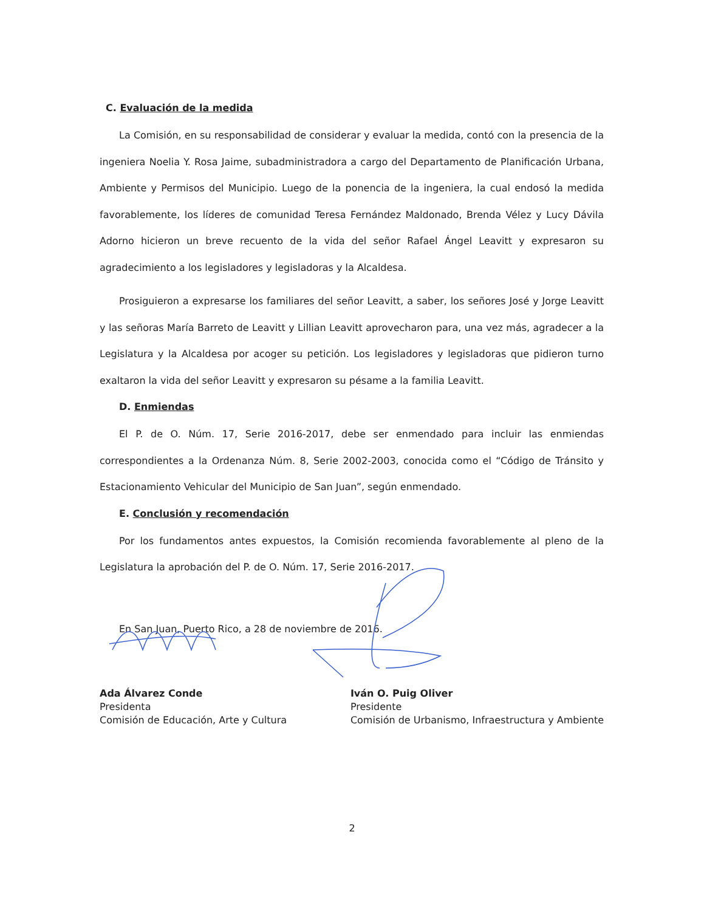C. Evaluación de la medida
La Comisión, en su responsabilidad de considerar y evaluar la medida, contó con la presencia de la ingeniera Noelia Y. Rosa Jaime, subadministradora a cargo del Departamento de Planificación Urbana, Ambiente y Permisos del Municipio. Luego de la ponencia de la ingeniera, la cual endosó la medida favorablemente, los líderes de comunidad Teresa Fernández Maldonado, Brenda Vélez y Lucy Dávila Adorno hicieron un breve recuento de la vida del señor Rafael Ángel Leavitt y expresaron su agradecimiento a los legisladores y legisladoras y la Alcaldesa.
Prosiguieron a expresarse los familiares del señor Leavitt, a saber, los señores José y Jorge Leavitt y las señoras María Barreto de Leavitt y Lillian Leavitt aprovecharon para, una vez más, agradecer a la Legislatura y la Alcaldesa por acoger su petición. Los legisladores y legisladoras que pidieron turno exaltaron la vida del señor Leavitt y expresaron su pésame a la familia Leavitt.
D. Enmiendas
El P. de O. Núm. 17, Serie 2016-2017, debe ser enmendado para incluir las enmiendas correspondientes a la Ordenanza Núm. 8, Serie 2002-2003, conocida como el “Código de Tránsito y Estacionamiento Vehicular del Municipio de San Juan”, según enmendado.
E. Conclusión y recomendación
Por los fundamentos antes expuestos, la Comisión recomienda favorablemente al pleno de la Legislatura la aprobación del P. de O. Núm. 17, Serie 2016-2017.
En San Juan, Puerto Rico, a 28 de noviembre de 2016.
Ada Álvarez Conde
Presidenta
Comisión de Educación, Arte y Cultura
Iván O. Puig Oliver
Presidente
Comisión de Urbanismo, Infraestructura y Ambiente
2